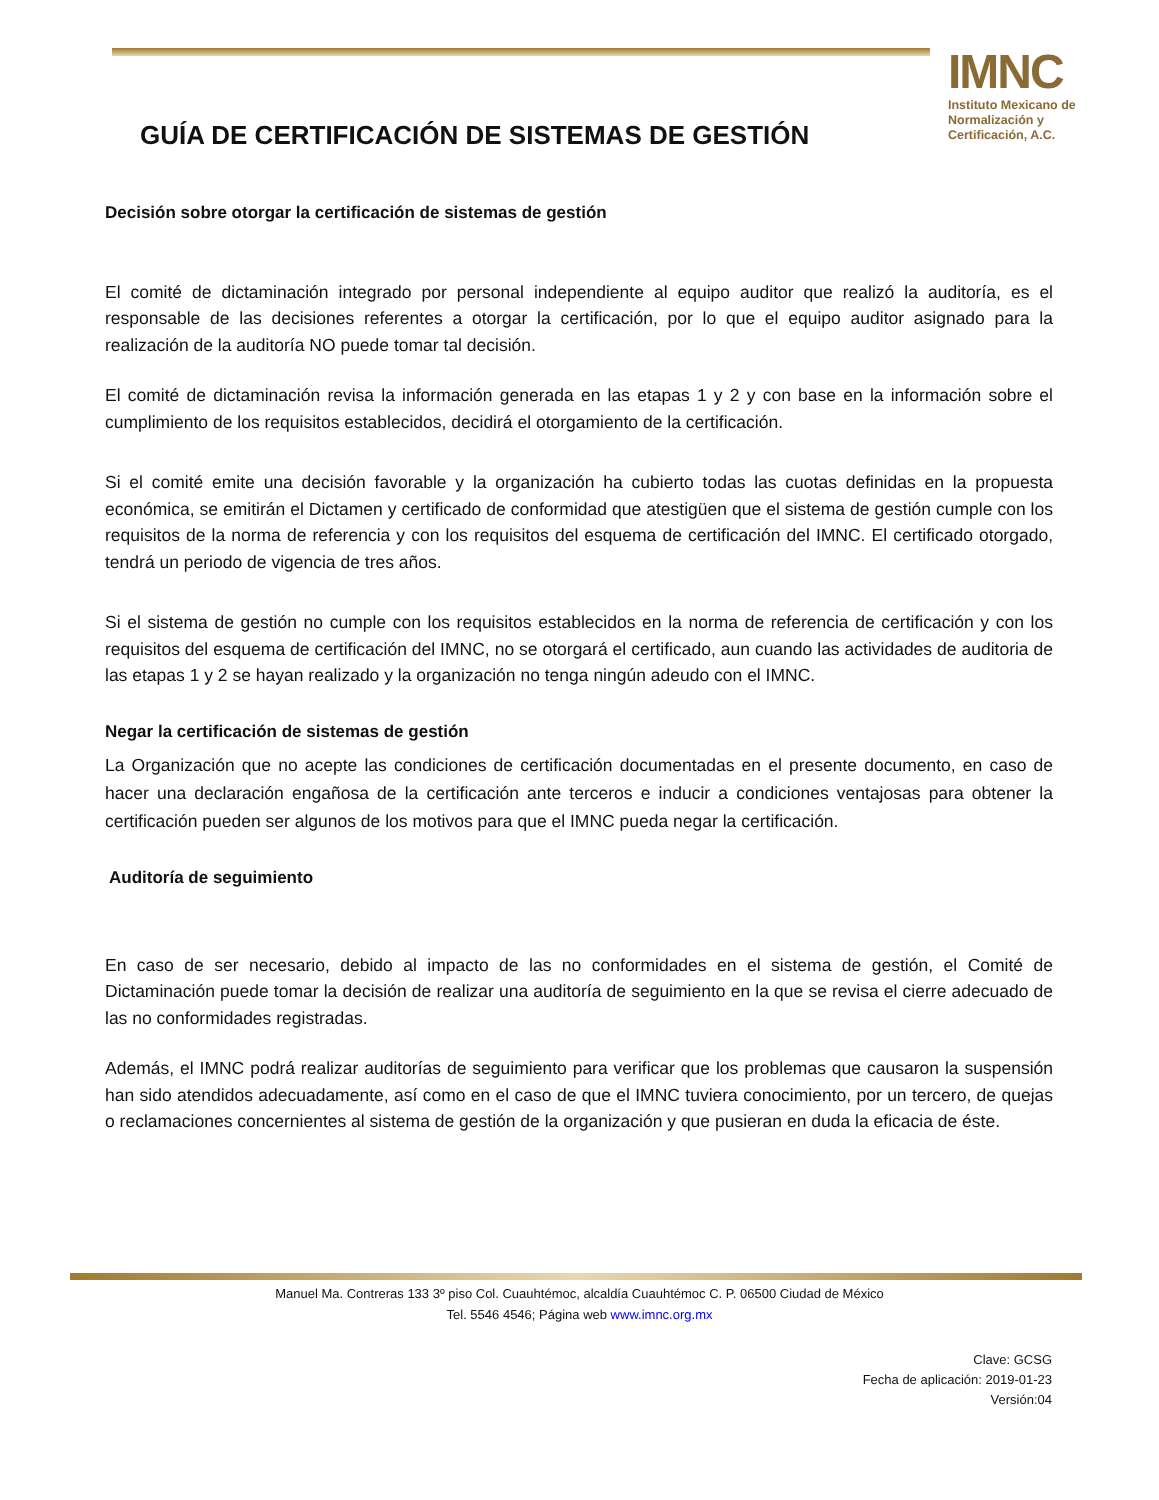IMNC
Instituto Mexicano de Normalización y Certificación, A.C.
GUÍA DE CERTIFICACIÓN DE SISTEMAS DE GESTIÓN
Decisión sobre otorgar la certificación de sistemas de gestión
El comité de dictaminación integrado por personal independiente al equipo auditor que realizó la auditoría, es el responsable de las decisiones referentes a otorgar la certificación, por lo que el equipo auditor asignado para la realización de la auditoría NO puede tomar tal decisión.
El comité de dictaminación revisa la información generada en las etapas 1 y 2 y con base en la información sobre el cumplimiento de los requisitos establecidos, decidirá el otorgamiento de la certificación.
Si el comité emite una decisión favorable y la organización ha cubierto todas las cuotas definidas en la propuesta económica, se emitirán el Dictamen y certificado de conformidad que atestigüen que el sistema de gestión cumple con los requisitos de la norma de referencia y con los requisitos del esquema de certificación del IMNC. El certificado otorgado, tendrá un periodo de vigencia de tres años.
Si el sistema de gestión no cumple con los requisitos establecidos en la norma de referencia de certificación y con los requisitos del esquema de certificación del IMNC, no se otorgará el certificado, aun cuando las actividades de auditoria de las etapas 1 y 2 se hayan realizado y la organización no tenga ningún adeudo con el IMNC.
Negar la certificación de sistemas de gestión
La Organización que no acepte las condiciones de certificación documentadas en el presente documento, en caso de hacer una declaración engañosa de la certificación ante terceros e inducir a condiciones ventajosas para obtener la certificación pueden ser algunos de los motivos para que el IMNC pueda negar la certificación.
Auditoría de seguimiento
En caso de ser necesario, debido al impacto de las no conformidades en el sistema de gestión, el Comité de Dictaminación puede tomar la decisión de realizar una auditoría de seguimiento en la que se revisa el cierre adecuado de las no conformidades registradas.
Además, el IMNC podrá realizar auditorías de seguimiento para verificar que los problemas que causaron la suspensión han sido atendidos adecuadamente, así como en el caso de que el IMNC tuviera conocimiento, por un tercero, de quejas o reclamaciones concernientes al sistema de gestión de la organización y que pusieran en duda la eficacia de éste.
Manuel Ma. Contreras 133 3º piso Col. Cuauhtémoc, alcaldía Cuauhtémoc C. P. 06500 Ciudad de México
Tel. 5546 4546; Página web www.imnc.org.mx
Clave: GCSG
Fecha de aplicación: 2019-01-23
Versión:04